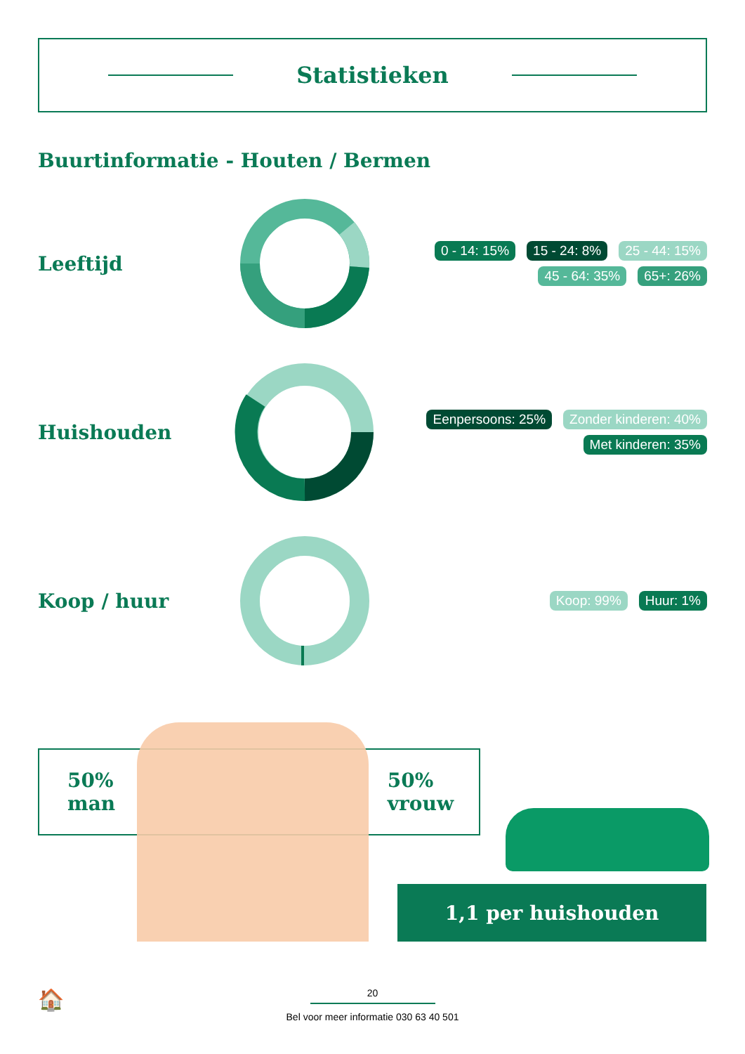Statistieken
Buurtinformatie - Houten / Bermen
Leeftijd
0 - 14: 15% 15 - 24: 8% 25 - 44: 15% 45 - 64: 35% 65+: 26%
Huishouden
Eenpersoons: 25% Zonder kinderen: 40% Met kinderen: 35%
Koop / huur
Koop: 99% Huur: 1%
50%
man
50%
vrouw
1,1 per huishouden
🏠
20
Bel voor meer informatie 030 63 40 501